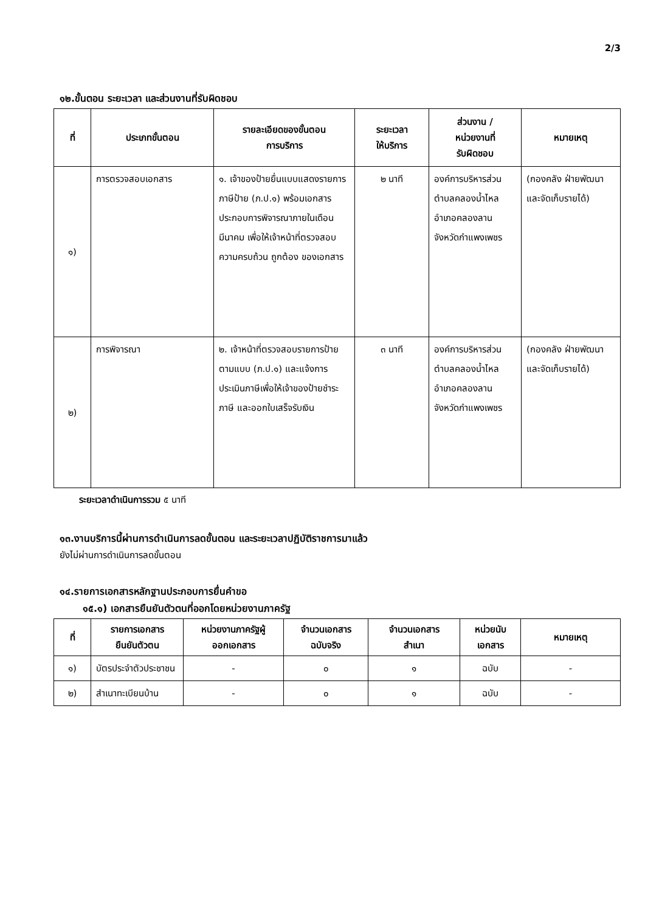2/3
๑๒.ขั้นตอน ระยะเวลา และส่วนงานที่รับผิดชอบ
| ที่ | ประเภทขั้นตอน | รายละเอียดของขั้นตอน การบริการ | ระยะเวลา ให้บริการ | ส่วนงาน / หน่วยงานที่ รับผิดชอบ | หมายเหตุ |
| --- | --- | --- | --- | --- | --- |
| ๑) | การตรวจสอบเอกสาร | ๑. เจ้าของป้ายยื่นแบบแสดงรายการภาษีป้าย (ภ.ป.๑) พร้อมเอกสารประกอบการพิจารณาภายในเดือนมีนาคม เพื่อให้เจ้าหน้าที่ตรวจสอบความครบถ้วน ถูกต้อง ของเอกสาร | ๒ นาที | องค์การบริหารส่วนตำบลคลองน้ำไหล อำเภอคลองลาน จังหวัดกำแพงเพชร | (กองคลัง ฝ่ายพัฒนาและจัดเก็บรายได้) |
| ๒) | การพิจารณา | ๒. เจ้าหน้าที่ตรวจสอบรายการป้ายตามแบบ (ภ.ป.๑) และแจ้งการประเมินภาษีเพื่อให้เจ้าของป้ายชำระภาษี และออกใบเสร็จรับเงิน | ๓ นาที | องค์การบริหารส่วนตำบลคลองน้ำไหล อำเภอคลองลาน จังหวัดกำแพงเพชร | (กองคลัง ฝ่ายพัฒนาและจัดเก็บรายได้) |
ระยะเวลาดำเนินการรวม ๕ นาที
๑๓.งานบริการนี้ผ่านการดำเนินการลดขั้นตอน และระยะเวลาปฏิบัติราชการมาแล้ว
ยังไม่ผ่านการดำเนินการลดขั้นตอน
๑๔.รายการเอกสารหลักฐานประกอบการยื่นคำขอ
๑๕.๑) เอกสารยืนยันตัวตนที่ออกโดยหน่วยงานภาครัฐ
| ที่ | รายการเอกสาร ยืนยันตัวตน | หน่วยงานภาครัฐผู้ ออกเอกสาร | จำนวนเอกสาร ฉบับจริง | จำนวนเอกสาร สำเนา | หน่วยนับ เอกสาร | หมายเหตุ |
| --- | --- | --- | --- | --- | --- | --- |
| ๑) | บัตรประจำตัวประชาชน | - | ๐ | ๑ | ฉบับ | - |
| ๒) | สำเนาทะเบียนบ้าน | - | ๐ | ๑ | ฉบับ | - |